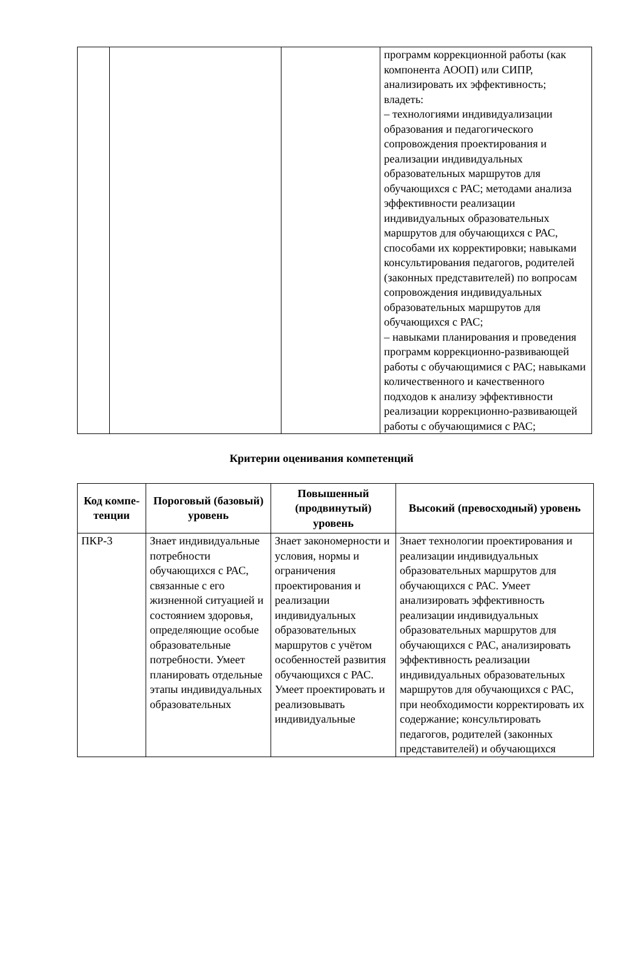| | | | программ коррекционной работы (как компонента АООП) или СИПР, анализировать их эффективность; владеть: – технологиями индивидуализации образования и педагогического сопровождения проектирования и реализации индивидуальных образовательных маршрутов для обучающихся с РАС; методами анализа эффективности реализации индивидуальных образовательных маршрутов для обучающихся с РАС, способами их корректировки; навыками консультирования педагогов, родителей (законных представителей) по вопросам сопровождения индивидуальных образовательных маршрутов для обучающихся с РАС; – навыками планирования и проведения программ коррекционно-развивающей работы с обучающимися с РАС; навыками количественного и качественного подходов к анализу эффективности реализации коррекционно-развивающей работы с обучающимися с РАС; |
Критерии оценивания компетенций
| Код компе-тенции | Пороговый (базовый) уровень | Повышенный (продвинутый) уровень | Высокий (превосходный) уровень |
| --- | --- | --- | --- |
| ПКР-3 | Знает индивидуальные потребности обучающихся с РАС, связанные с его жизненной ситуацией и состоянием здоровья, определяющие особые образовательные потребности. Умеет планировать отдельные этапы индивидуальных образовательных | Знает закономерности и условия, нормы и ограничения проектирования и реализации индивидуальных образовательных маршрутов с учётом особенностей развития обучающихся с РАС. Умеет проектировать и реализовывать индивидуальные | Знает технологии проектирования и реализации индивидуальных образовательных маршрутов для обучающихся с РАС. Умеет анализировать эффективность реализации индивидуальных образовательных маршрутов для обучающихся с РАС, анализировать эффективность реализации индивидуальных образовательных маршрутов для обучающихся с РАС, при необходимости корректировать их содержание; консультировать педагогов, родителей (законных представителей) и обучающихся |